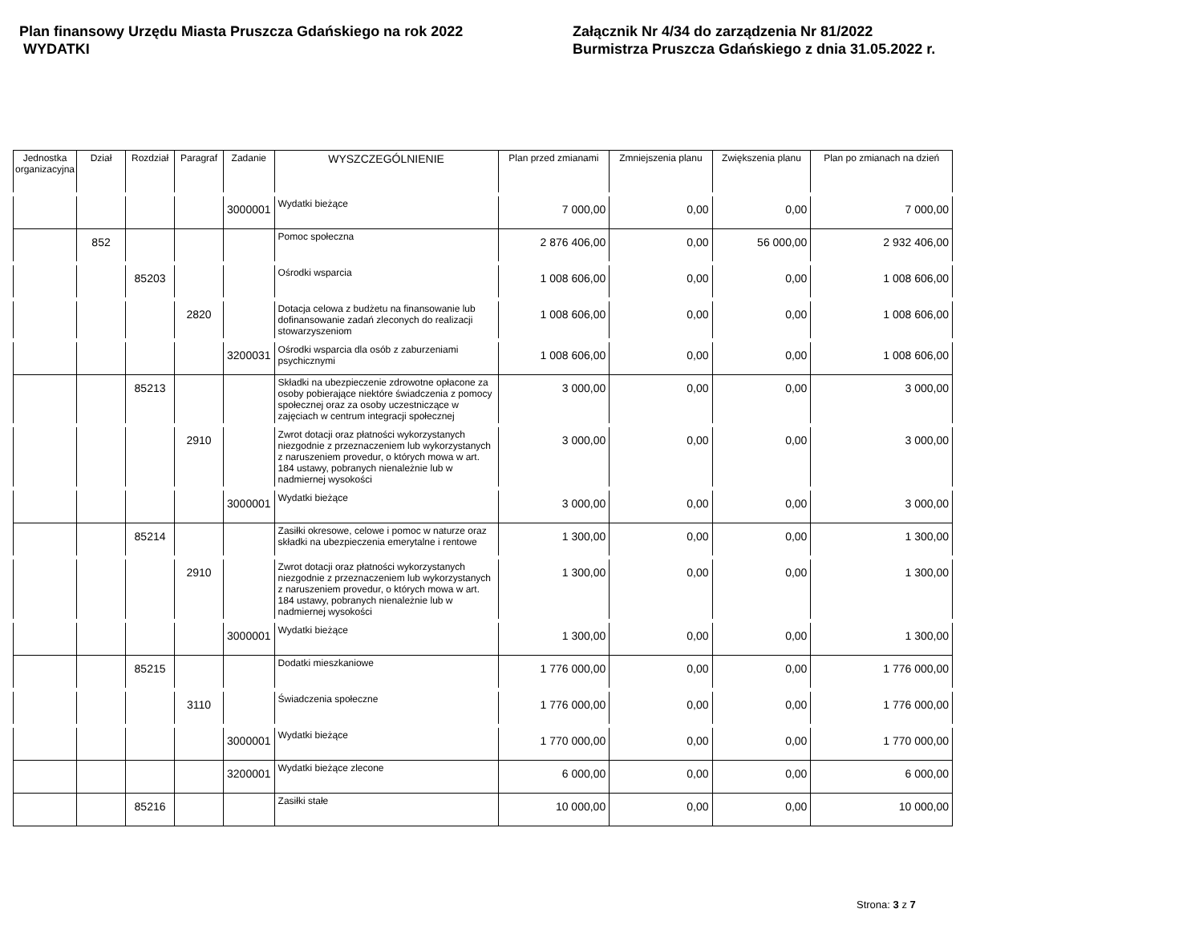Plan finansowy Urzędu Miasta Pruszcza Gdańskiego na rok 2022
WYDATKI
Załącznik Nr 4/34 do zarządzenia Nr 81/2022
Burmistrza Pruszcza Gdańskiego z dnia 31.05.2022 r.
| Jednostka organizacyjna | Dział | Rozdział | Paragraf | Zadanie | WYSZCZEGÓLNIENIE | Plan przed zmianami | Zmniejszenia planu | Zwiększenia planu | Plan po zmianach na dzień |
| --- | --- | --- | --- | --- | --- | --- | --- | --- | --- |
| | | | | 3000001 | Wydatki bieżące | 7 000,00 | 0,00 | 0,00 | 7 000,00 |
| | 852 | | | | Pomoc społeczna | 2 876 406,00 | 0,00 | 56 000,00 | 2 932 406,00 |
| | | 85203 | | | Ośrodki wsparcia | 1 008 606,00 | 0,00 | 0,00 | 1 008 606,00 |
| | | | 2820 | | Dotacja celowa z budżetu na finansowanie lub dofinansowanie zadań zleconych do realizacji stowarzyszeniom | 1 008 606,00 | 0,00 | 0,00 | 1 008 606,00 |
| | | | | 3200031 | Ośrodki wsparcia dla osób z zaburzeniami psychicznymi | 1 008 606,00 | 0,00 | 0,00 | 1 008 606,00 |
| | | 85213 | | | Składki na ubezpieczenie zdrowotne opłacone za osoby pobierające niektóre świadczenia z pomocy społecznej oraz za osoby uczestniczące w zajęciach w centrum integracji społecznej | 3 000,00 | 0,00 | 0,00 | 3 000,00 |
| | | | 2910 | | Zwrot dotacji oraz płatności wykorzystanych niezgodnie z przeznaczeniem lub wykorzystanych z naruszeniem provedur, o których mowa w art. 184 ustawy, pobranych nienależnie lub w nadmiernej wysokości | 3 000,00 | 0,00 | 0,00 | 3 000,00 |
| | | | | 3000001 | Wydatki bieżące | 3 000,00 | 0,00 | 0,00 | 3 000,00 |
| | | 85214 | | | Zasiłki okresowe, celowe i pomoc w naturze oraz składki na ubezpieczenia emerytalne i rentowe | 1 300,00 | 0,00 | 0,00 | 1 300,00 |
| | | | 2910 | | Zwrot dotacji oraz płatności wykorzystanych niezgodnie z przeznaczeniem lub wykorzystanych z naruszeniem provedur, o których mowa w art. 184 ustawy, pobranych nienależnie lub w nadmiernej wysokości | 1 300,00 | 0,00 | 0,00 | 1 300,00 |
| | | | | 3000001 | Wydatki bieżące | 1 300,00 | 0,00 | 0,00 | 1 300,00 |
| | | 85215 | | | Dodatki mieszkaniowe | 1 776 000,00 | 0,00 | 0,00 | 1 776 000,00 |
| | | | 3110 | | Świadczenia społeczne | 1 776 000,00 | 0,00 | 0,00 | 1 776 000,00 |
| | | | | 3000001 | Wydatki bieżące | 1 770 000,00 | 0,00 | 0,00 | 1 770 000,00 |
| | | | | 3200001 | Wydatki bieżące zlecone | 6 000,00 | 0,00 | 0,00 | 6 000,00 |
| | | 85216 | | | Zasiłki stałe | 10 000,00 | 0,00 | 0,00 | 10 000,00 |
Strona: 3 z 7